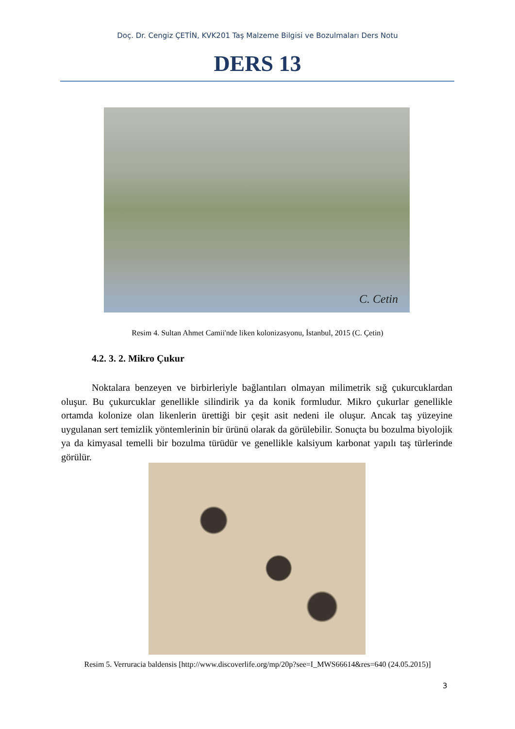Doç. Dr. Cengiz ÇETİN, KVK201 Taş Malzeme Bilgisi ve Bozulmaları Ders Notu
DERS 13
C. Cetin
Resim 4. Sultan Ahmet Camii'nde liken kolonizasyonu, İstanbul, 2015 (C. Çetin)
4.2. 3. 2. Mikro Çukur
Noktalara benzeyen ve birbirleriyle bağlantıları olmayan milimetrik sığ çukurcuklardan oluşur. Bu çukurcuklar genellikle silindirik ya da konik formludur. Mikro çukurlar genellikle ortamda kolonize olan likenlerin ürettiği bir çeşit asit nedeni ile oluşur. Ancak taş yüzeyine uygulanan sert temizlik yöntemlerinin bir ürünü olarak da görülebilir. Sonuçta bu bozulma biyolojik ya da kimyasal temelli bir bozulma türüdür ve genellikle kalsiyum karbonat yapılı taş türlerinde görülür.
Resim 5. Verruracia baldensis [http://www.discoverlife.org/mp/20p?see=I_MWS66614&res=640 (24.05.2015)]
3